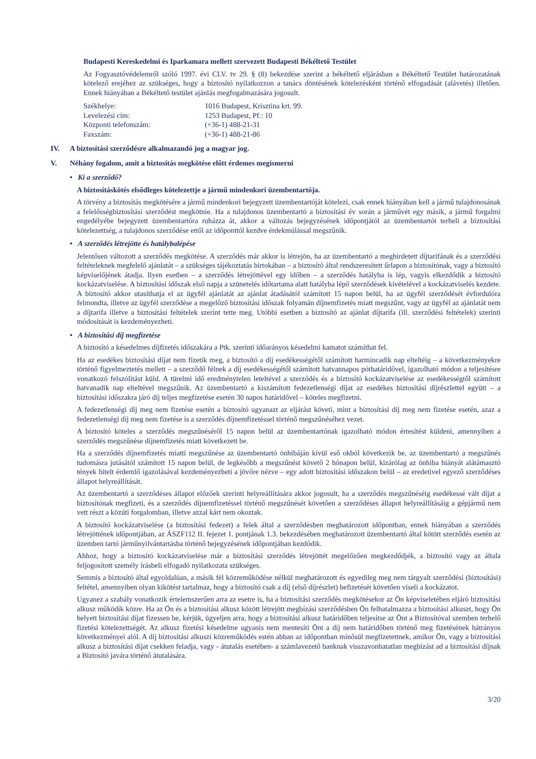Budapesti Kereskedelmi és Iparkamara mellett szervezett Budapesti Békéltető Testület
Az Fogyasztóvédelemről szóló 1997. évi CLV. tv 29. § (8) bekezdése szerint a békéltető eljárásban a Békéltető Testület határozatának kötelező erejéhez az szükséges, hogy a biztosító nyilatkozzon a tanács döntésének kötelezésként történő elfogadását (alávetés) illetően. Ennek hiányában a Békéltető testület ajánlás megfogalmazására jogosult.
| Székhelye: | 1016 Budapest, Krisztina krt. 99. |
| Levelezési cím: | 1253 Budapest, Pf.: 10 |
| Központi telefonszám: | (+36-1) 488-21-31 |
| Faxszám: | (+36-1) 488-21-86 |
IV. A biztosítási szerződésre alkalmazandó jog a magyar jog.
V. Néhány fogalom, amit a biztosítás megkötése előtt érdemes megismerni
• Ki a szerződő?
A biztosításkötés elsődleges kötelezettje a jármű mindenkori üzembentartója.
A törvény a biztosítás megkötésére a jármű mindenkori bejegyzett üzembentartóját kötelezi, csak ennek hiányában kell a jármű tulajdonosának a felelősségbiztosítási szerződést megkötnie. Ha a tulajdonos üzembentartó a biztosítási év során a járművét egy másik, a jármű forgalmi engedélyébe bejegyzett üzembentartóra ruházza át, akkor a változás bejegyzésének időpontjától az üzembentartót terheli a biztosítási kötelezettség, a tulajdonos szerződése ettől az időponttól kezdve érdekmúlással megszűnik.
• A szerződés létrejötte és hatálybalépése
Jelentősen változott a szerződés megkötése. A szerződés már akkor is létrejön, ha az üzembentartó a meghirdetett díjtarifának és a szerződési feltételeknek megfelelő ajánlatát – a szükséges tájékoztatás birtokában – a biztosító által rendszeresített űrlapon a biztosítónak, vagy a biztosító képviselőjének átadja. Ilyen esetben – a szerződés létrejöttével egy időben – a szerződés hatályba is lép, vagyis elkezdődik a biztosító kockázatviselése. A biztosítási időszak első napja a szünetelés időtartama alatt hatályba lépő szerződések kivételével a kockázatviselés kezdete. A biztosító akkor utasíthatja el az ügyfél ajánlatát az ajánlat átadásától számított 15 napon belül, ha az ügyfél szerződését évfordulóra felmondta, illetve az ügyfél szerződése a megelőző biztosítási időszak folyamán díjnemfizetés miatt megszűnt, vagy az ügyfél az ajánlatát nem a díjtarifa illetve a biztosítási feltételek szerint tette meg. Utóbbi esetben a biztosító az ajánlat díjtarifa (ill. szerződési feltételek) szerinti módosítását is kezdeményezheti.
• A biztosítási díj megfizetése
A biztosító a késedelmes díjfizetés időszakára a Ptk. szerinti időarányos késedelmi kamatot számíthat fel.
Ha az esedékes biztosítási díjat nem fizetik meg, a biztosító a díj esedékességétől számított harmincadik nap elteltéig – a következményekre történő figyelmeztetés mellett – a szerződő félnek a díj esedékességétől számított hatvannapos póthatáridővel, igazolható módon a teljesítésre vonatkozó felszólítást küld. A türelmi idő eredménytelen leteltével a szerződés és a biztosító kockázatviselése az esedékességtől számított hatvanadik nap elteltével megszűnik. Az üzembentartó a kiszámított fedezetlenségi díjat az esedékes biztosítási díjrészlettel együtt – a biztosítási időszakra járó díj teljes megfizetése esetén 30 napos határidővel – köteles megfizetni.
A fedezetlenségi díj meg nem fizetése esetén a biztosító ugyanazt az eljárást követi, mint a biztosítási díj meg nem fizetése esetén, azaz a fedezetlenségi díj meg nem fizetése is a szerződés díjnemfizetéssel történő megszűnéséhez vezet.
A biztosító köteles a szerződés megszűnéséről 15 napon belül az üzembentartónak igazolható módon értesítést küldeni, amennyiben a szerződés megszűnése díjnemfizetés miatt következett be.
Ha a szerződés díjnemfizetés miatti megszűnése az üzembentartó önhibáján kívül eső okból következik be, az üzembentartó a megszűnés tudomásra jutásától számított 15 napon belül, de legkésőbb a megszűnést követő 2 hónapon belül, kizárólag az önhiba hiányát alátámasztó tények hitelt érdemlő igazolásával kezdeményezheti a jövőre nézve – egy adott biztosítási időszakon belül – az eredetivel egyező szerződéses állapot helyreállítását.
Az üzembentartó a szerződéses állapot előzőek szerinti helyreállítására akkor jogosult, ha a szerződés megszűnéséig esedékessé vált díjat a biztosítónak megfizeti, és a szerződés díjnemfizetéssel történő megszűnését követően a szerződéses állapot helyreállításáig a gépjármű nem vett részt a közúti forgalomban, illetve azzal kárt nem okoztak.
A biztosító kockázatviselése (a biztosítási fedezet) a felek által a szerződésben meghatározott időpontban, ennek hiányában a szerződés létrejöttének időpontjában, az ÁSZF112 II. fejezet 1. pontjának 1.3. bekezdésében meghatározott üzembentartó által kötött szerződés esetén az üzemben tartó járműnyilvántartásba történő bejegyzésének időpontjában kezdődik.
Ahhoz, hogy a biztosító kockázatviselése már a biztosítási szerződés létrejöttét megelőzően megkezdődjék, a biztosító vagy az általa feljogosított személy írásbeli elfogadó nyilatkozata szükséges.
Semmis a biztosító által egyoldalúan, a másik fél közreműködése nélkül meghatározott és egyedileg meg nem tárgyalt szerződési (biztosítási) feltétel, amennyiben olyan kikötést tartalmaz, hogy a biztosító csak a díj (első díjrészlet) befizetését követően viseli a kockázatot.
Ugyanez a szabály vonatkozik értelemszerűen arra az esetre is, ha a biztosítási szerződés megkötésekor az Ön képviseletében eljáró biztosítási alkusz működik közre. Ha az Ön és a biztosítási alkusz között létrejött megbízási szerződésben Ön felhatalmazza a biztosítási alkuszt, hogy Ön helyett biztosítási díjat fizessen be, kérjük, ügyeljen arra, hogy a biztosítási alkusz határidőben teljesítse az Önt a Biztosítóval szemben terhelő fizetési kötelezettségét. Az alkusz fizetési késedelme ugyanis nem mentesíti Önt a díj nem határidőben történő meg fizetésének hátrányos következményei alól. A díj biztosítási alkuszi közreműködés estén abban az időpontban minősül megfizetettnek, amikor Ön, vagy a biztosítási alkusz a biztosítási díjat csekken feladja, vagy - átutalás esetében- a számlavezető banknak visszavonhatatlan megbízást ad a biztosítási díjnak a Biztosító javára történő átutalására.
3/20